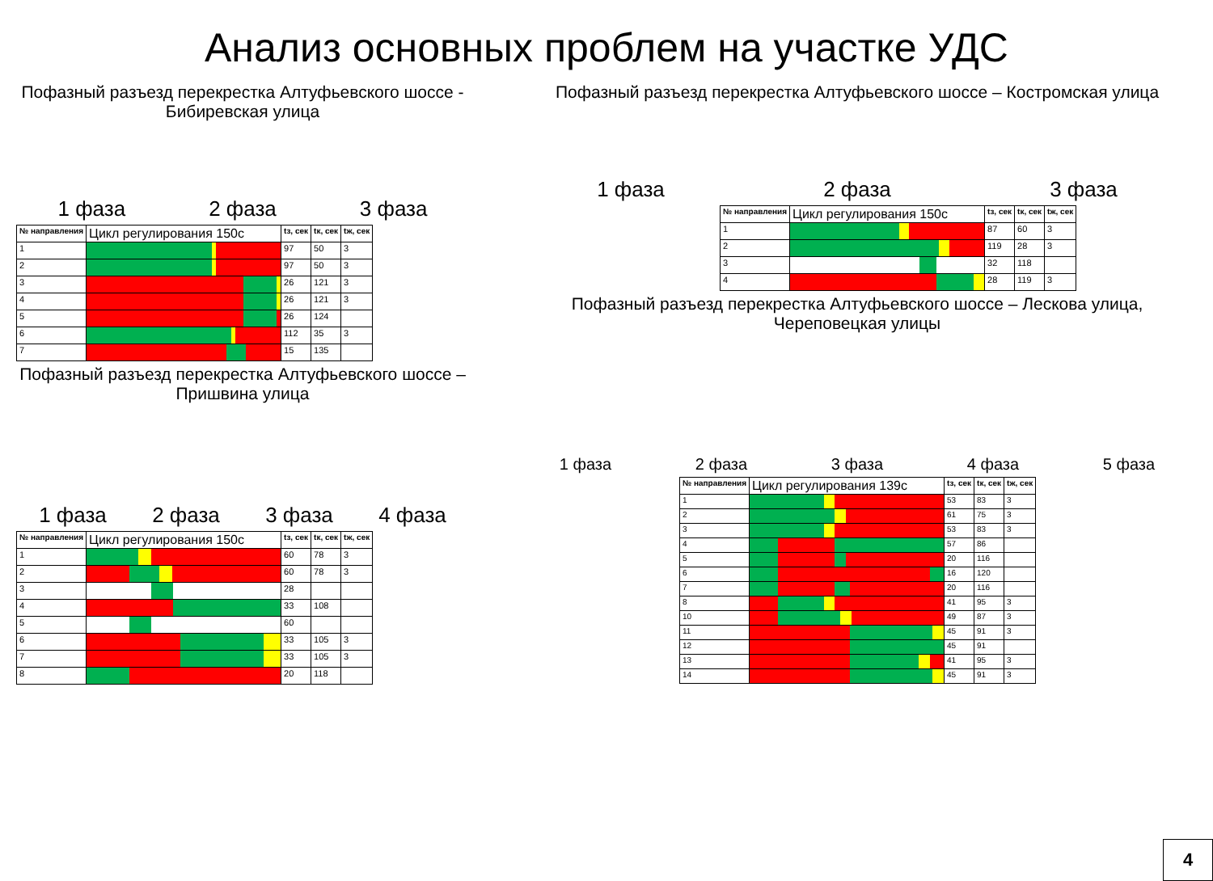Анализ основных проблем на участке УДС
Пофазный разъезд перекрестка Алтуфьевского шоссе - Бибиревская улица
1 фаза 2 фаза 3 фаза
| № направления | Цикл регулирования 150с | tз, сек | tк, сек | tж, сек |
| --- | --- | --- | --- | --- |
| 1 | | 97 | 50 | 3 |
| 2 | | 97 | 50 | 3 |
| 3 | | 26 | 121 | 3 |
| 4 | | 26 | 121 | 3 |
| 5 | | 26 | 124 | |
| 6 | | 112 | 35 | 3 |
| 7 | | 15 | 135 | |
Пофазный разъезд перекрестка Алтуфьевского шоссе – Пришвина улица
1 фаза 2 фаза 3 фаза 4 фаза
| № направления | Цикл регулирования 150с | tз, сек | tк, сек | tж, сек |
| --- | --- | --- | --- | --- |
| 1 | | 60 | 78 | 3 |
| 2 | | 60 | 78 | 3 |
| 3 | | 28 | | |
| 4 | | 33 | 108 | |
| 5 | | 60 | | |
| 6 | | 33 | 105 | 3 |
| 7 | | 33 | 105 | 3 |
| 8 | | 20 | 118 | |
Пофазный разъезд перекрестка Алтуфьевского шоссе – Костромская улица
1 фаза 2 фаза 3 фаза
| № направления | Цикл регулирования 150с | tз, сек | tк, сек | tж, сек |
| --- | --- | --- | --- | --- |
| 1 | | 87 | 60 | 3 |
| 2 | | 119 | 28 | 3 |
| 3 | | 32 | 118 | |
| 4 | | 28 | 119 | 3 |
Пофазный разъезд перекрестка Алтуфьевского шоссе – Лескова улица, Череповецкая улицы
1 фаза 2 фаза 3 фаза 4 фаза 5 фаза
| № направления | Цикл регулирования 139с | tз, сек | tк, сек | tж, сек |
| --- | --- | --- | --- | --- |
| 1 | | 53 | 83 | 3 |
| 2 | | 61 | 75 | 3 |
| 3 | | 53 | 83 | 3 |
| 4 | | 57 | 86 | |
| 5 | | 20 | 116 | |
| 6 | | 16 | 120 | |
| 7 | | 20 | 116 | |
| 8 | | 41 | 95 | 3 |
| 10 | | 49 | 87 | 3 |
| 11 | | 45 | 91 | 3 |
| 12 | | 45 | 91 | |
| 13 | | 41 | 95 | 3 |
| 14 | | 45 | 91 | 3 |
4